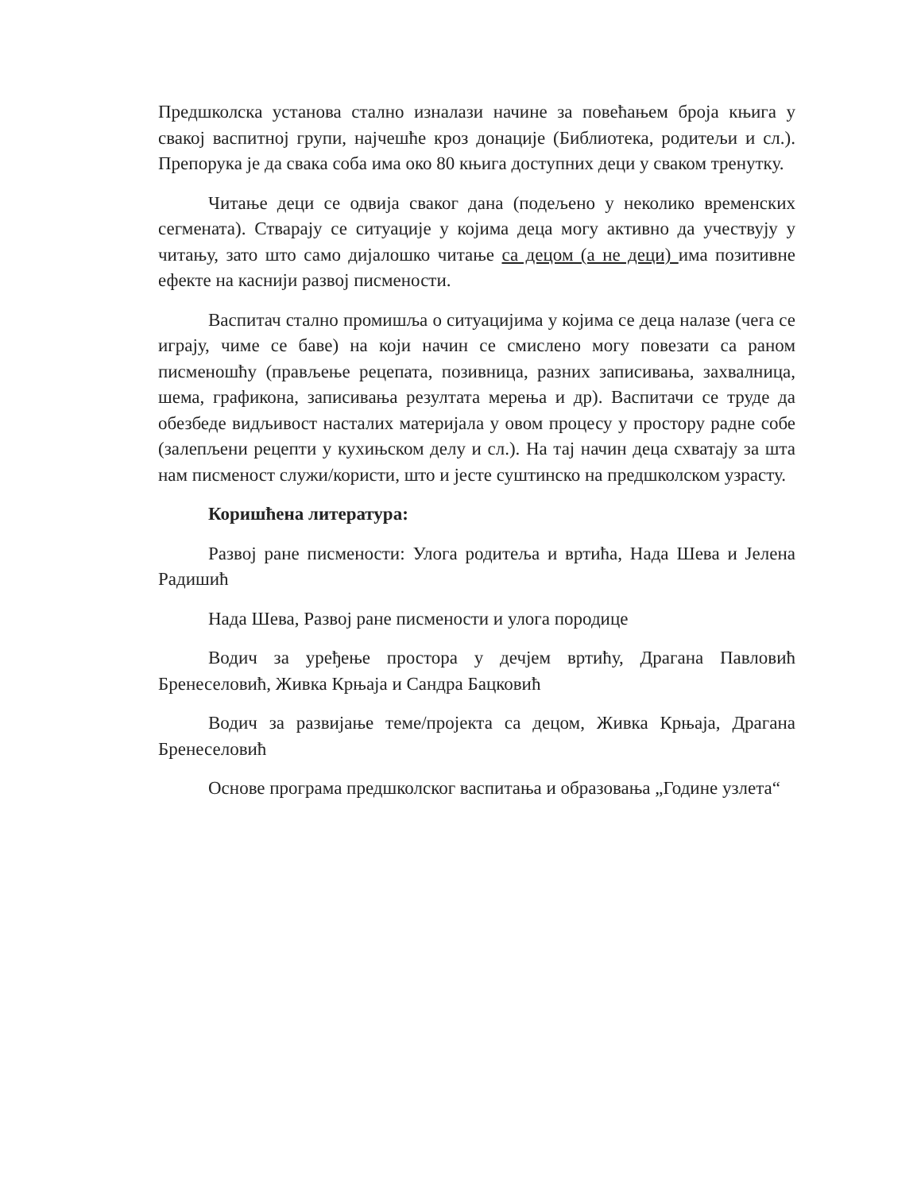Предшколска установа стално изналази начине за повећањем броја књига у свакој васпитној групи, најчешће кроз донације (Библиотека, родитељи и сл.). Препорука је да свака соба има око 80 књига доступних деци у сваком тренутку.
Читање деци се одвија сваког дана (подељено у неколико временских сегмената). Стварају се ситуације у којима деца могу активно да учествују у читању, зато што само дијалошко читање са децом (а не деци) има позитивне ефекте на каснији развој писмености.
Васпитач стално промишља о ситуацијима у којима се деца налазе (чега се играју, чиме се баве) на који начин се смислено могу повезати са раном писменошћу (прављење рецепата, позивница, разних записивања, захвалница, шема, графикона, записивања резултата мерења и др). Васпитачи се труде да обезбеде видљивост насталих материјала у овом процесу у простору радне собе (залепљени рецепти у кухињском делу и сл.). На тај начин деца схватају за шта нам писменост служи/користи, што и јесте суштинско на предшколском узрасту.
Коришћена литература:
Развој ране писмености: Улога родитеља и вртића, Нада Шева и Јелена Радишић
Нада Шева, Развој ране писмености и улога породице
Водич за уређење простора у дечјем вртићу, Драгана Павловић Бренеселовић, Живка Крњаја и Сандра Бацковић
Водич за развијање теме/пројекта са децом, Живка Крњаја, Драгана Бренеселовић
Основе програма предшколског васпитања и образовања „Године узлета“